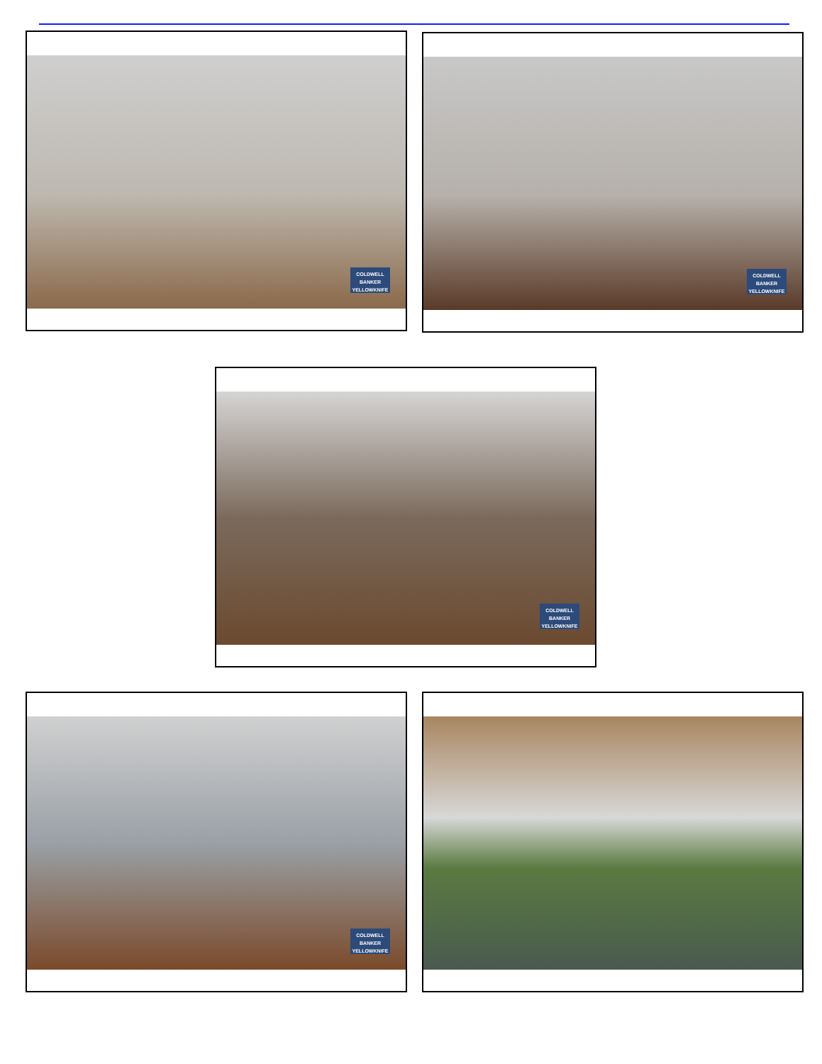COLDWELL BANKER YELLOWKNIFE COLDWELL BANKER YELLOWKNIFE
COLDWELL BANKER YELLOWKNIFE
COLDWELL BANKER YELLOWKNIFE